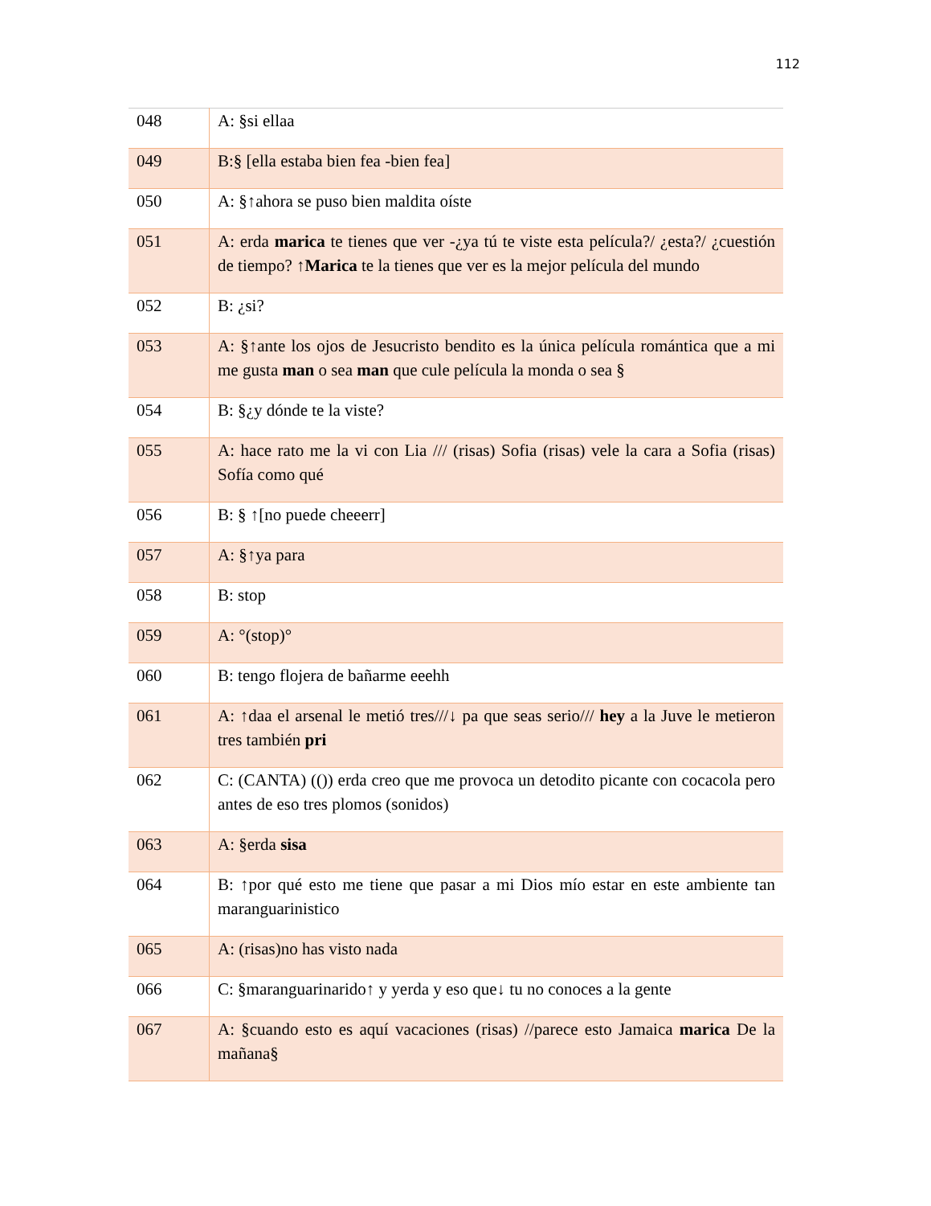112
| 048 | A: §si ellaa |
| 049 | B:§ [ella estaba bien fea -bien fea] |
| 050 | A: §↑ahora se puso bien maldita oíste |
| 051 | A: erda marica te tienes que ver -¿ya tú te viste esta película?/ ¿esta?/ ¿cuestión de tiempo? ↑ Marica te la tienes que ver es la mejor película del mundo |
| 052 | B: ¿si? |
| 053 | A: §↑ante los ojos de Jesucristo bendito es la única película romántica que a mi me gusta man o sea man que cule película la monda o sea § |
| 054 | B: §¿y dónde te la viste? |
| 055 | A: hace rato me la vi con Lia /// (risas) Sofia (risas) vele la cara a Sofia (risas) Sofía como qué |
| 056 | B: § ↑[no puede cheeerr] |
| 057 | A: §↑ya para |
| 058 | B: stop |
| 059 | A: °(stop)° |
| 060 | B: tengo flojera de bañarme eeehh |
| 061 | A: ↑daa el arsenal le metió tres///↓ pa que seas serio/// hey a la Juve le metieron tres también pri |
| 062 | C: (CANTA) (()) erda creo que me provoca un detodito picante con cocacola pero antes de eso tres plomos (sonidos) |
| 063 | A: §erda sisa |
| 064 | B: ↑por qué esto me tiene que pasar a mi Dios mío estar en este ambiente tan maranguarinistico |
| 065 | A: (risas)no has visto nada |
| 066 | C: §maranguarinarido↑ y yerda y eso que↓ tu no conoces a la gente |
| 067 | A: §cuando esto es aquí vacaciones (risas) //parece esto Jamaica marica De la mañana§ |